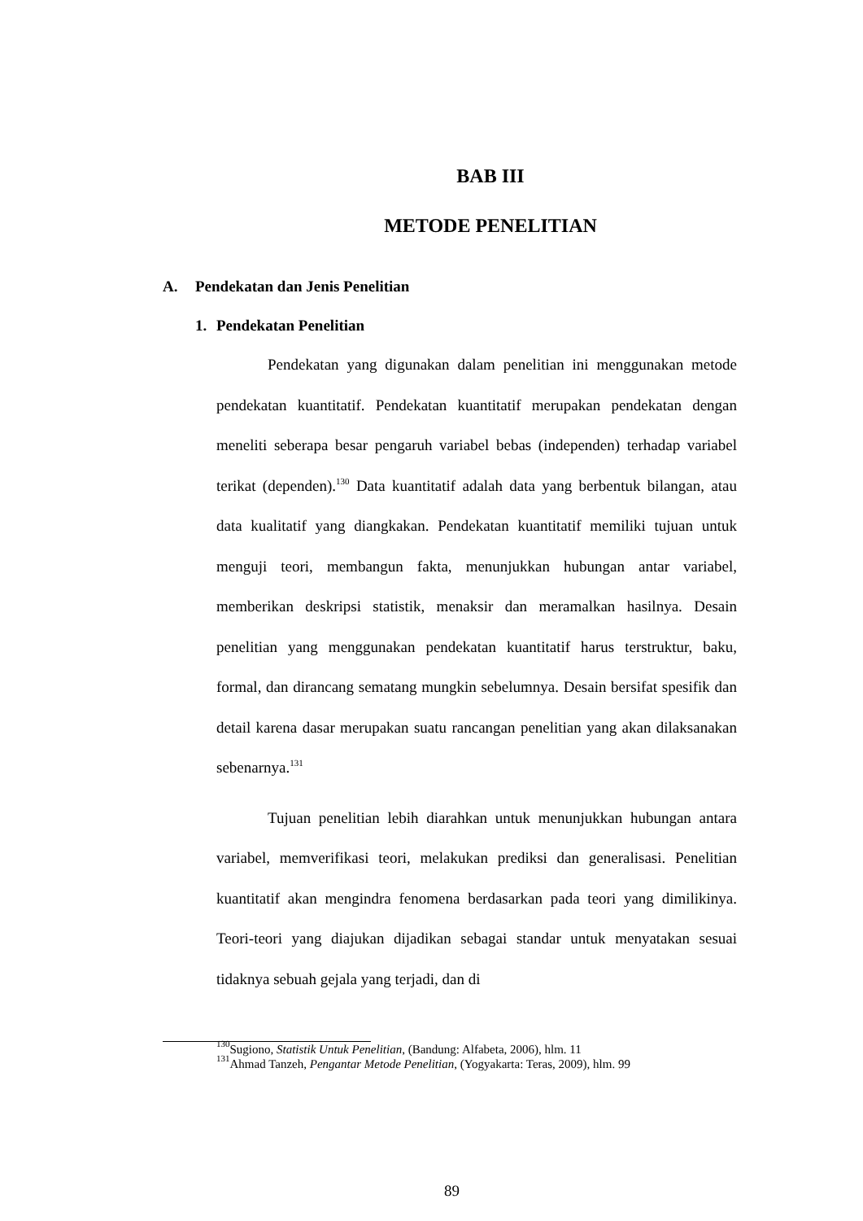BAB III
METODE PENELITIAN
A. Pendekatan dan Jenis Penelitian
1. Pendekatan Penelitian
Pendekatan yang digunakan dalam penelitian ini menggunakan metode pendekatan kuantitatif. Pendekatan kuantitatif merupakan pendekatan dengan meneliti seberapa besar pengaruh variabel bebas (independen) terhadap variabel terikat (dependen).<sup>130</sup> Data kuantitatif adalah data yang berbentuk bilangan, atau data kualitatif yang diangkakan. Pendekatan kuantitatif memiliki tujuan untuk menguji teori, membangun fakta, menunjukkan hubungan antar variabel, memberikan deskripsi statistik, menaksir dan meramalkan hasilnya. Desain penelitian yang menggunakan pendekatan kuantitatif harus terstruktur, baku, formal, dan dirancang sematang mungkin sebelumnya. Desain bersifat spesifik dan detail karena dasar merupakan suatu rancangan penelitian yang akan dilaksanakan sebenarnya.<sup>131</sup>
Tujuan penelitian lebih diarahkan untuk menunjukkan hubungan antara variabel, memverifikasi teori, melakukan prediksi dan generalisasi. Penelitian kuantitatif akan mengindra fenomena berdasarkan pada teori yang dimilikinya. Teori-teori yang diajukan dijadikan sebagai standar untuk menyatakan sesuai tidaknya sebuah gejala yang terjadi, dan di
<sup>130</sup> Sugiono, Statistik Untuk Penelitian, (Bandung: Alfabeta, 2006), hlm. 11
<sup>131</sup> Ahmad Tanzeh, Pengantar Metode Penelitian, (Yogyakarta: Teras, 2009), hlm. 99
89